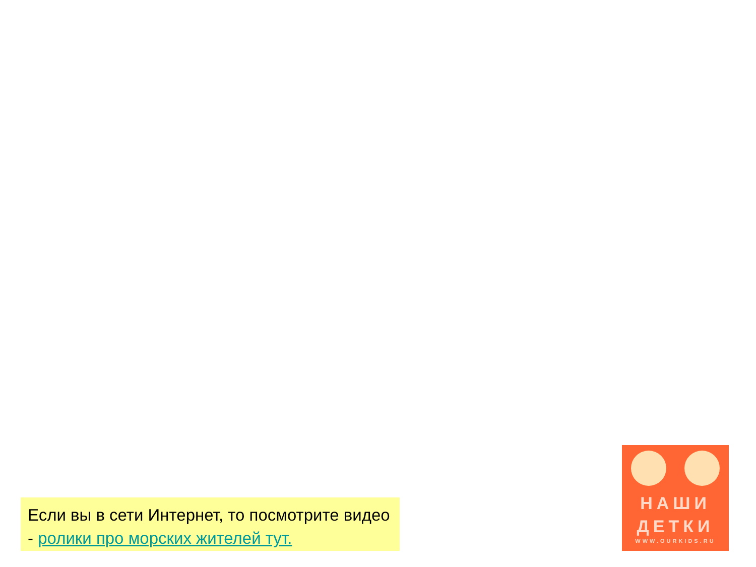Если вы в сети Интернет, то посмотрите видео - ролики про морских жителей тут.
НАШИ
ДЕТКИ
WWW.OURKIDS.RU